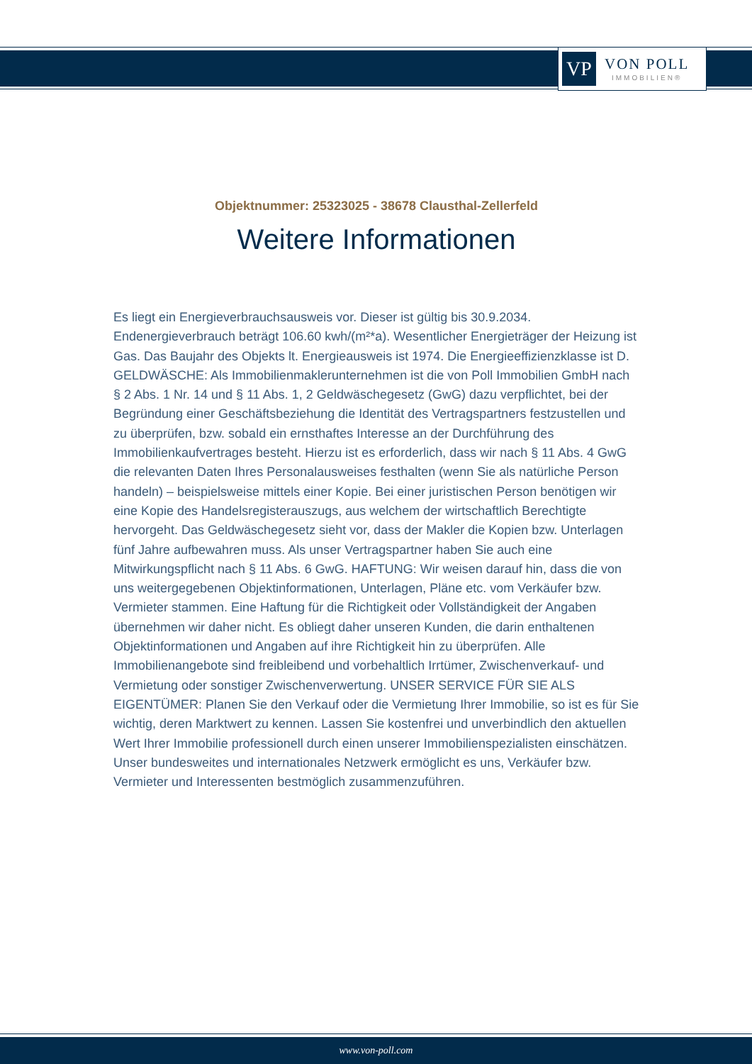VP
VON POLL
IMMOBILIEN®
Objektnummer: 25323025 - 38678 Clausthal-Zellerfeld
Weitere Informationen
Es liegt ein Energieverbrauchsausweis vor. Dieser ist gültig bis 30.9.2034. Endenergieverbrauch beträgt 106.60 kwh/(m²*a). Wesentlicher Energieträger der Heizung ist Gas. Das Baujahr des Objekts lt. Energieausweis ist 1974. Die Energieeffizienzklasse ist D. GELDWÄSCHE: Als Immobilienmaklerunternehmen ist die von Poll Immobilien GmbH nach § 2 Abs. 1 Nr. 14 und § 11 Abs. 1, 2 Geldwäschegesetz (GwG) dazu verpflichtet, bei der Begründung einer Geschäftsbeziehung die Identität des Vertragspartners festzustellen und zu überprüfen, bzw. sobald ein ernsthaftes Interesse an der Durchführung des Immobilienkaufvertrages besteht. Hierzu ist es erforderlich, dass wir nach § 11 Abs. 4 GwG die relevanten Daten Ihres Personalausweises festhalten (wenn Sie als natürliche Person handeln) – beispielsweise mittels einer Kopie. Bei einer juristischen Person benötigen wir eine Kopie des Handelsregisterauszugs, aus welchem der wirtschaftlich Berechtigte hervorgeht. Das Geldwäschegesetz sieht vor, dass der Makler die Kopien bzw. Unterlagen fünf Jahre aufbewahren muss. Als unser Vertragspartner haben Sie auch eine Mitwirkungspflicht nach § 11 Abs. 6 GwG. HAFTUNG: Wir weisen darauf hin, dass die von uns weitergegebenen Objektinformationen, Unterlagen, Pläne etc. vom Verkäufer bzw. Vermieter stammen. Eine Haftung für die Richtigkeit oder Vollständigkeit der Angaben übernehmen wir daher nicht. Es obliegt daher unseren Kunden, die darin enthaltenen Objektinformationen und Angaben auf ihre Richtigkeit hin zu überprüfen. Alle Immobilienangebote sind freibleibend und vorbehaltlich Irrtümer, Zwischenverkauf- und Vermietung oder sonstiger Zwischenverwertung. UNSER SERVICE FÜR SIE ALS EIGENTÜMER: Planen Sie den Verkauf oder die Vermietung Ihrer Immobilie, so ist es für Sie wichtig, deren Marktwert zu kennen. Lassen Sie kostenfrei und unverbindlich den aktuellen Wert Ihrer Immobilie professionell durch einen unserer Immobilienspezialisten einschätzen. Unser bundesweites und internationales Netzwerk ermöglicht es uns, Verkäufer bzw. Vermieter und Interessenten bestmöglich zusammenzuführen.
www.von-poll.com